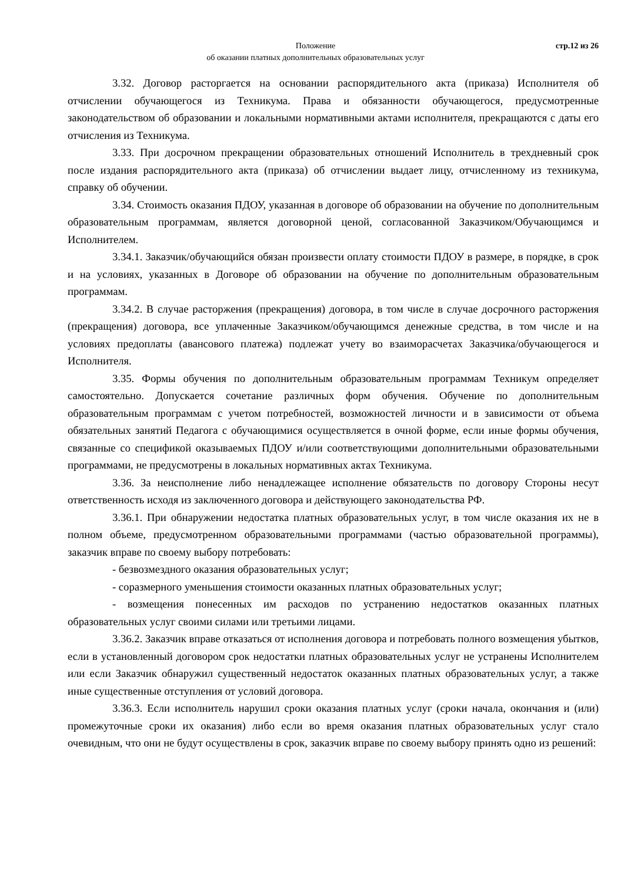Положение
об оказании платных дополнительных образовательных услуг
стр.12 из 26
3.32. Договор расторгается на основании распорядительного акта (приказа) Исполнителя об отчислении обучающегося из Техникума. Права и обязанности обучающегося, предусмотренные законодательством об образовании и локальными нормативными актами исполнителя, прекращаются с даты его отчисления из Техникума.
3.33. При досрочном прекращении образовательных отношений Исполнитель в трехдневный срок после издания распорядительного акта (приказа) об отчислении выдает лицу, отчисленному из техникума, справку об обучении.
3.34. Стоимость оказания ПДОУ, указанная в договоре об образовании на обучение по дополнительным образовательным программам, является договорной ценой, согласованной Заказчиком/Обучающимся и Исполнителем.
3.34.1. Заказчик/обучающийся обязан произвести оплату стоимости ПДОУ в размере, в порядке, в срок и на условиях, указанных в Договоре об образовании на обучение по дополнительным образовательным программам.
3.34.2. В случае расторжения (прекращения) договора, в том числе в случае досрочного расторжения (прекращения) договора, все уплаченные Заказчиком/обучающимся денежные средства, в том числе и на условиях предоплаты (авансового платежа) подлежат учету во взаиморасчетах Заказчика/обучающегося и Исполнителя.
3.35. Формы обучения по дополнительным образовательным программам Техникум определяет самостоятельно. Допускается сочетание различных форм обучения. Обучение по дополнительным образовательным программам с учетом потребностей, возможностей личности и в зависимости от объема обязательных занятий Педагога с обучающимися осуществляется в очной форме, если иные формы обучения, связанные со спецификой оказываемых ПДОУ и/или соответствующими дополнительными образовательными программами, не предусмотрены в локальных нормативных актах Техникума.
3.36. За неисполнение либо ненадлежащее исполнение обязательств по договору Стороны несут ответственность исходя из заключенного договора и действующего законодательства РФ.
3.36.1. При обнаружении недостатка платных образовательных услуг, в том числе оказания их не в полном объеме, предусмотренном образовательными программами (частью образовательной программы), заказчик вправе по своему выбору потребовать:
- безвозмездного оказания образовательных услуг;
- соразмерного уменьшения стоимости оказанных платных образовательных услуг;
- возмещения понесенных им расходов по устранению недостатков оказанных платных образовательных услуг своими силами или третьими лицами.
3.36.2. Заказчик вправе отказаться от исполнения договора и потребовать полного возмещения убытков, если в установленный договором срок недостатки платных образовательных услуг не устранены Исполнителем или если Заказчик обнаружил существенный недостаток оказанных платных образовательных услуг, а также иные существенные отступления от условий договора.
3.36.3. Если исполнитель нарушил сроки оказания платных услуг (сроки начала, окончания и (или) промежуточные сроки их оказания) либо если во время оказания платных образовательных услуг стало очевидным, что они не будут осуществлены в срок, заказчик вправе по своему выбору принять одно из решений: